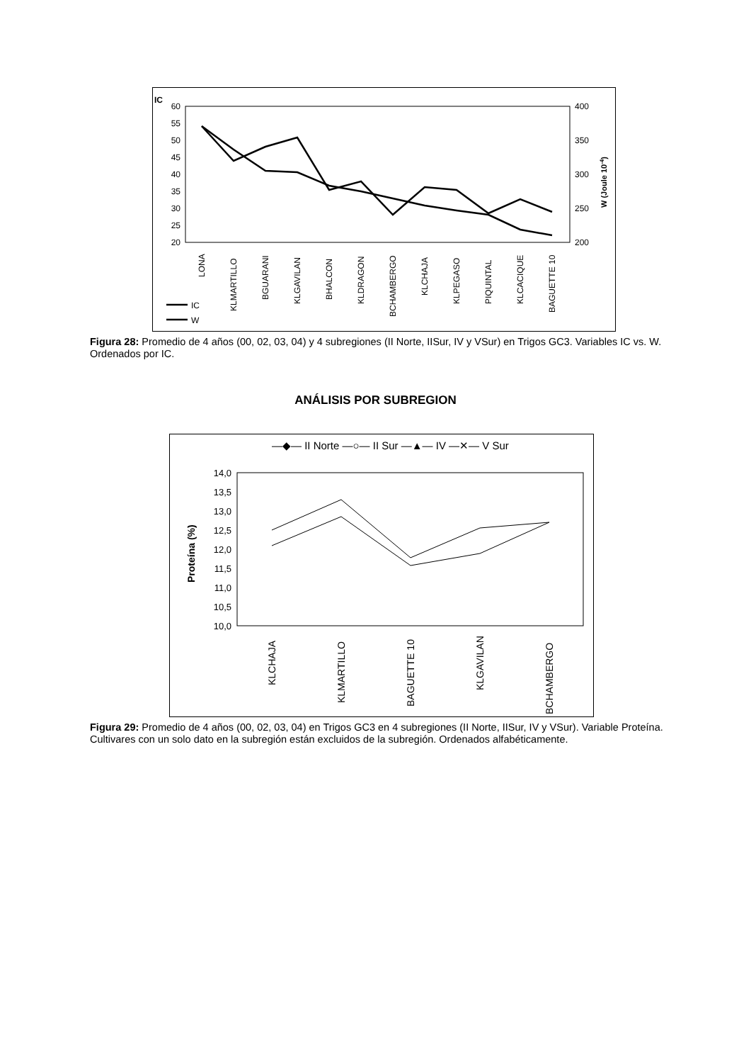IC
60
55
50
45
40
35
30
25
20
400
350
300
250
200
W (Joule 10-4)
LONA
KLMARTILLO
BGUARANI
KLGAVILAN
BHALCON
KLDRAGON
BCHAMBERGO
KLCHAJA
KLPEGASO
PIQUINTAL
KLCACIQUE
BAGUETTE 10
IC
W
Figura 28: Promedio de 4 años (00, 02, 03, 04) y 4 subregiones (II Norte, IISur, IV y VSur) en Trigos GC3. Variables IC vs. W. Ordenados por IC.
ANÁLISIS POR SUBREGION
—◆— II Norte —○— II Sur —▲— IV —✕— V Sur
14,0
13,5
13,0
12,5
12,0
11,5
11,0
10,5
10,0
Proteína (%)
KLCHAJA
KLMARTILLO
BAGUETTE 10
KLGAVILAN
BCHAMBERGO
Figura 29: Promedio de 4 años (00, 02, 03, 04) en Trigos GC3 en 4 subregiones (II Norte, IISur, IV y VSur). Variable Proteína. Cultivares con un solo dato en la subregión están excluidos de la subregión. Ordenados alfabéticamente.